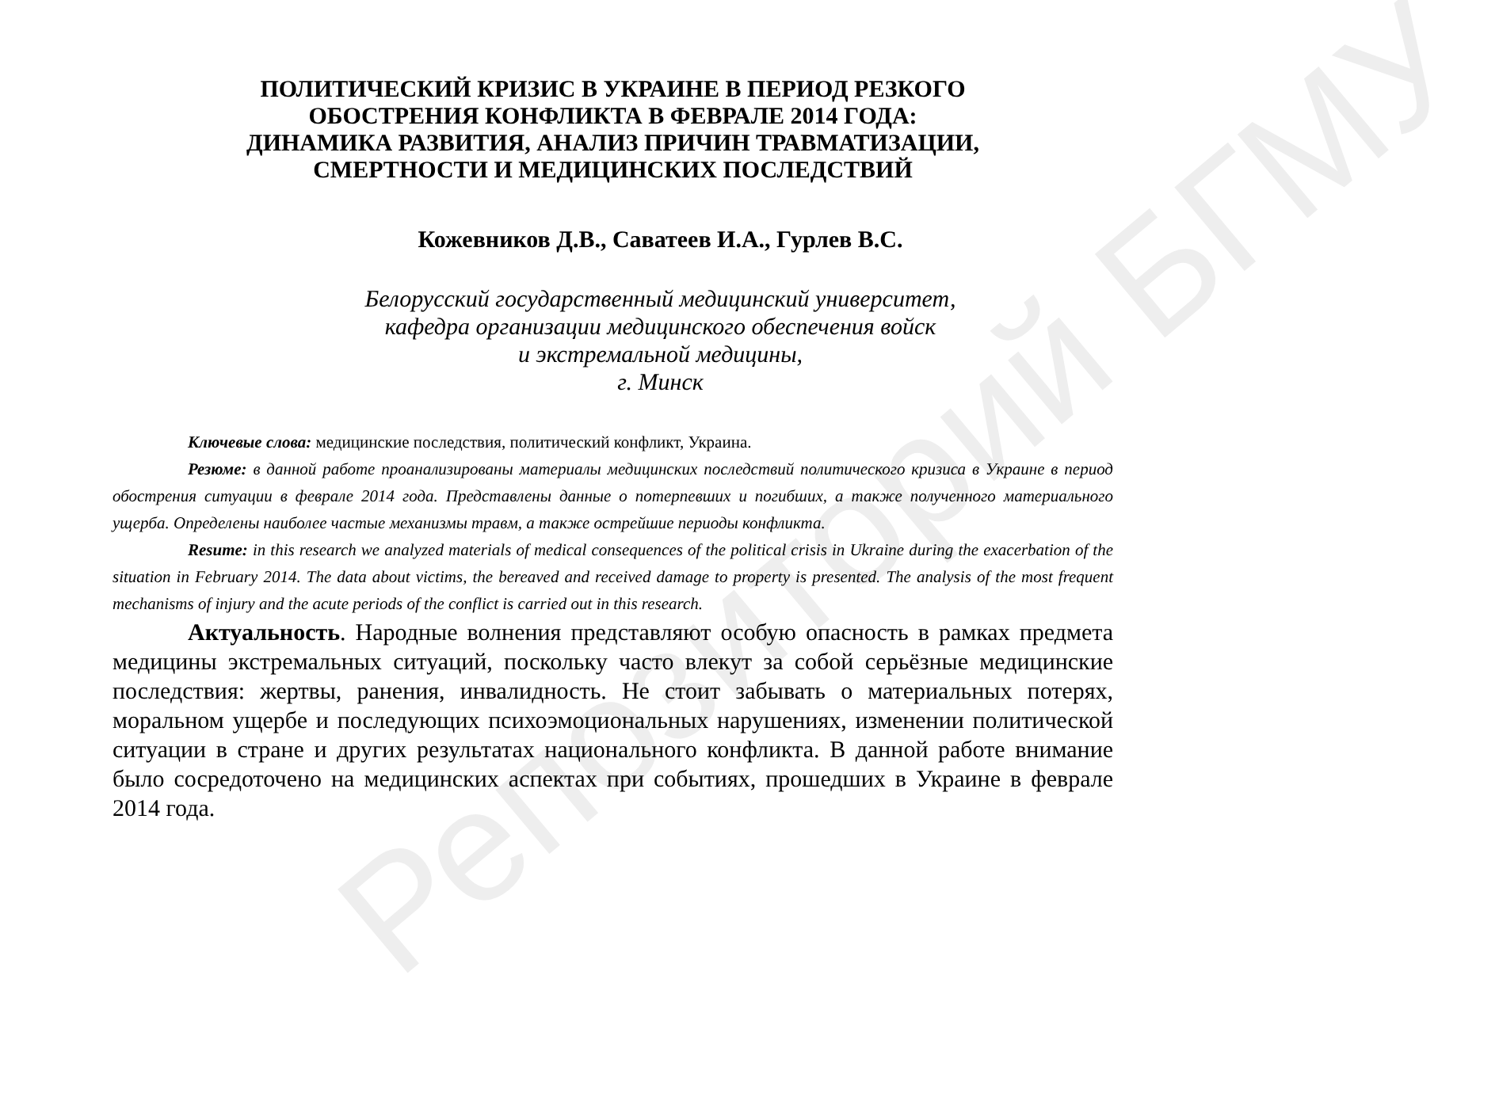Репозиторий БГМУ
ПОЛИТИЧЕСКИЙ КРИЗИС В УКРАИНЕ В ПЕРИОД РЕЗКОГО
ОБОСТРЕНИЯ КОНФЛИКТА В ФЕВРАЛЕ 2014 ГОДА:
ДИНАМИКА РАЗВИТИЯ, АНАЛИЗ ПРИЧИН ТРАВМАТИЗАЦИИ,
СМЕРТНОСТИ И МЕДИЦИНСКИХ ПОСЛЕДСТВИЙ
Кожевников Д.В., Саватеев И.А., Гурлев В.С.
Белорусский государственный медицинский университет,
кафедра организации медицинского обеспечения войск
и экстремальной медицины,
г. Минск
Ключевые слова: медицинские последствия, политический конфликт, Украина.
Резюме: в данной работе проанализированы материалы медицинских последствий политического кризиса в Украине в период обострения ситуации в феврале 2014 года. Представлены данные о потерпевших и погибших, а также полученного материального ущерба. Определены наиболее частые механизмы травм, а также острейшие периоды конфликта.
Resume: in this research we analyzed materials of medical consequences of the political crisis in Ukraine during the exacerbation of the situation in February 2014. The data about victims, the bereaved and received damage to property is presented. The analysis of the most frequent mechanisms of injury and the acute periods of the conflict is carried out in this research.
Актуальность. Народные волнения представляют особую опасность в рамках предмета медицины экстремальных ситуаций, поскольку часто влекут за собой серьёзные медицинские последствия: жертвы, ранения, инвалидность. Не стоит забывать о материальных потерях, моральном ущербе и последующих психоэмоциональных нарушениях, изменении политической ситуации в стране и других результатах национального конфликта. В данной работе внимание было сосредоточено на медицинских аспектах при событиях, прошедших в Украине в феврале 2014 года.